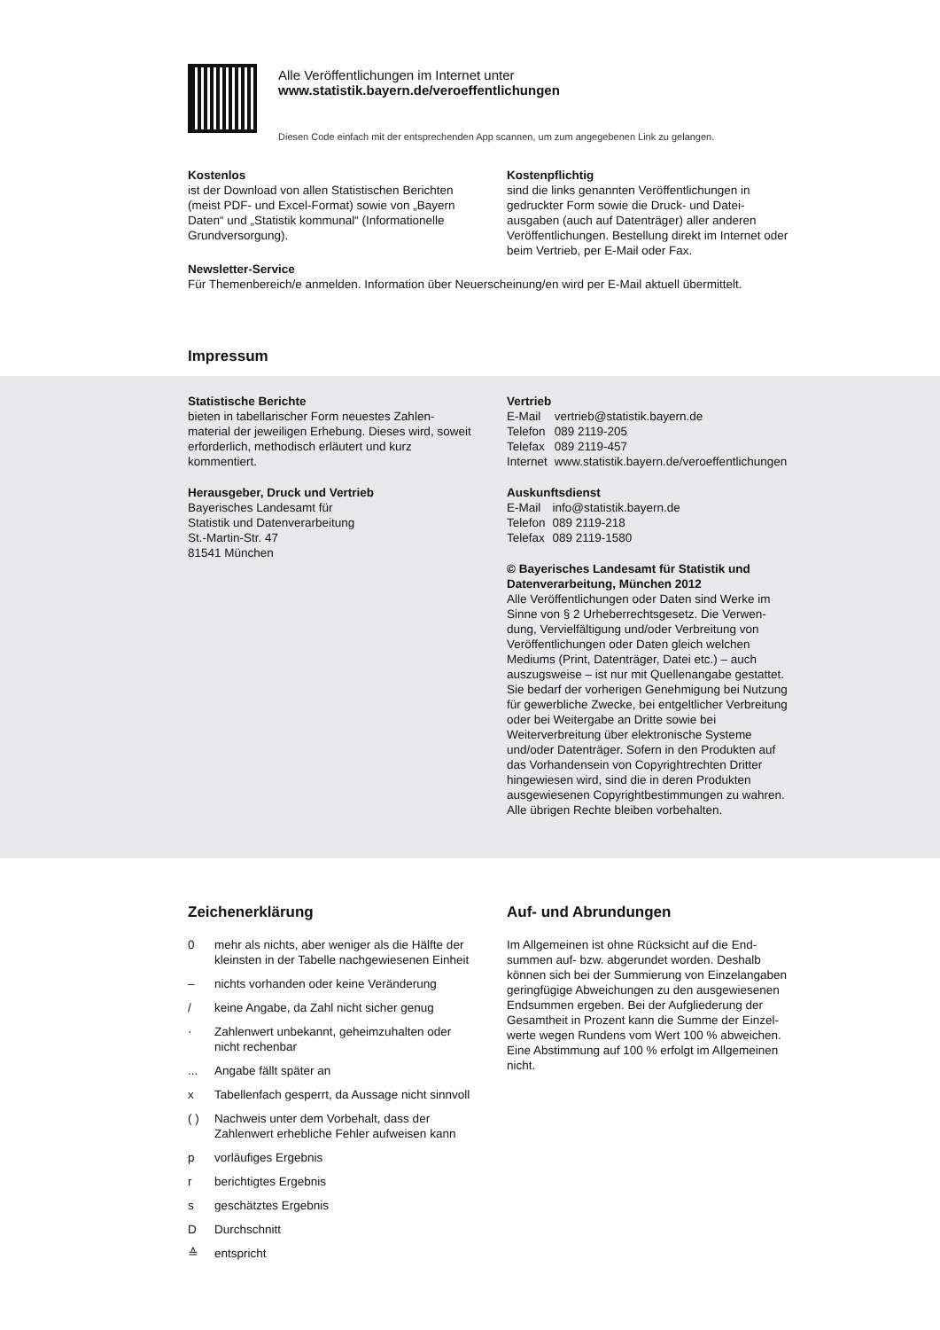Alle Veröffentlichungen im Internet unter
www.statistik.bayern.de/veroeffentlichungen
Diesen Code einfach mit der entsprechenden App scannen, um zum angegebenen Link zu gelangen.
Kostenlos
ist der Download von allen Statistischen Berichten (meist PDF- und Excel-Format) sowie von „Bayern Daten“ und „Statistik kommunal“ (Informationelle Grundversorgung).
Kostenpflichtig
sind die links genannten Veröffentlichungen in gedruckter Form sowie die Druck- und Datei­ausgaben (auch auf Datenträger) aller anderen Veröffentlichungen. Bestellung direkt im Internet oder beim Vertrieb, per E-Mail oder Fax.
Newsletter-Service
Für Themenbereich/e anmelden. Information über Neuerscheinung/en wird per E-Mail aktuell übermittelt.
Impressum
Statistische Berichte
bieten in tabellarischer Form neuestes Zahlen­material der jeweiligen Erhebung. Dieses wird, soweit erforderlich, methodisch erläutert und kurz kommentiert.
Herausgeber, Druck und Vertrieb
Bayerisches Landesamt für
Statistik und Datenverarbeitung
St.-Martin-Str. 47
81541 München
Vertrieb
| E-Mail | vertrieb@statistik.bayern.de |
| Telefon | 089 2119-205 |
| Telefax | 089 2119-457 |
| Internet | www.statistik.bayern.de/veroeffentlichungen |
Auskunftsdienst
| E-Mail | info@statistik.bayern.de |
| Telefon | 089 2119-218 |
| Telefax | 089 2119-1580 |
© Bayerisches Landesamt für Statistik und Datenverarbeitung, München 2012
Alle Veröffentlichungen oder Daten sind Werke im Sinne von § 2 Urheberrechtsgesetz. Die Verwen­dung, Vervielfältigung und/oder Verbreitung von Veröffentlichungen oder Daten gleich welchen Mediums (Print, Datenträger, Datei etc.) – auch auszugsweise – ist nur mit Quellenangabe gestattet. Sie bedarf der vorherigen Genehmigung bei Nutzung für gewerbliche Zwecke, bei entgeltlicher Verbreitung oder bei Weitergabe an Dritte sowie bei Weiterverbreitung über elektronische Systeme und/oder Datenträger. Sofern in den Produkten auf das Vorhandensein von Copyrightrechten Dritter hingewiesen wird, sind die in deren Produkten ausgewiesenen Copyright­bestimmungen zu wahren. Alle übrigen Rechte bleiben vorbehalten.
Zeichenerklärung
| 0 | mehr als nichts, aber weniger als die Hälfte der kleinsten in der Tabelle nachgewiesenen Einheit |
| – | nichts vorhanden oder keine Veränderung |
| / | keine Angabe, da Zahl nicht sicher genug |
| · | Zahlenwert unbekannt, geheimzuhalten oder nicht rechenbar |
| ... | Angabe fällt später an |
| x | Tabellenfach gesperrt, da Aussage nicht sinnvoll |
| ( ) | Nachweis unter dem Vorbehalt, dass der Zahlenwert erhebliche Fehler aufweisen kann |
| p | vorläufiges Ergebnis |
| r | berichtigtes Ergebnis |
| s | geschätztes Ergebnis |
| D | Durchschnitt |
| ≙ | entspricht |
Auf- und Abrundungen
Im Allgemeinen ist ohne Rücksicht auf die End­summen auf- bzw. abgerundet worden. Deshalb können sich bei der Summierung von Einzelangaben geringfügige Abweichungen zu den ausgewiesenen Endsummen ergeben. Bei der Aufgliederung der Gesamtheit in Prozent kann die Summe der Einzel­werte wegen Rundens vom Wert 100 % abweichen. Eine Abstimmung auf 100 % erfolgt im Allgemeinen nicht.